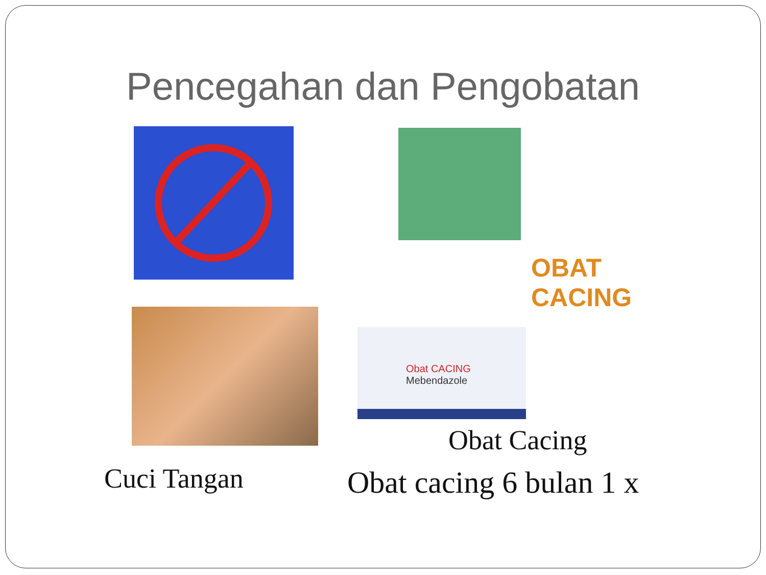Pencegahan dan Pengobatan
Obat CACING
Mebendazole
OBAT CACING
Obat Cacing
Cuci Tangan Obat cacing 6 bulan 1 x